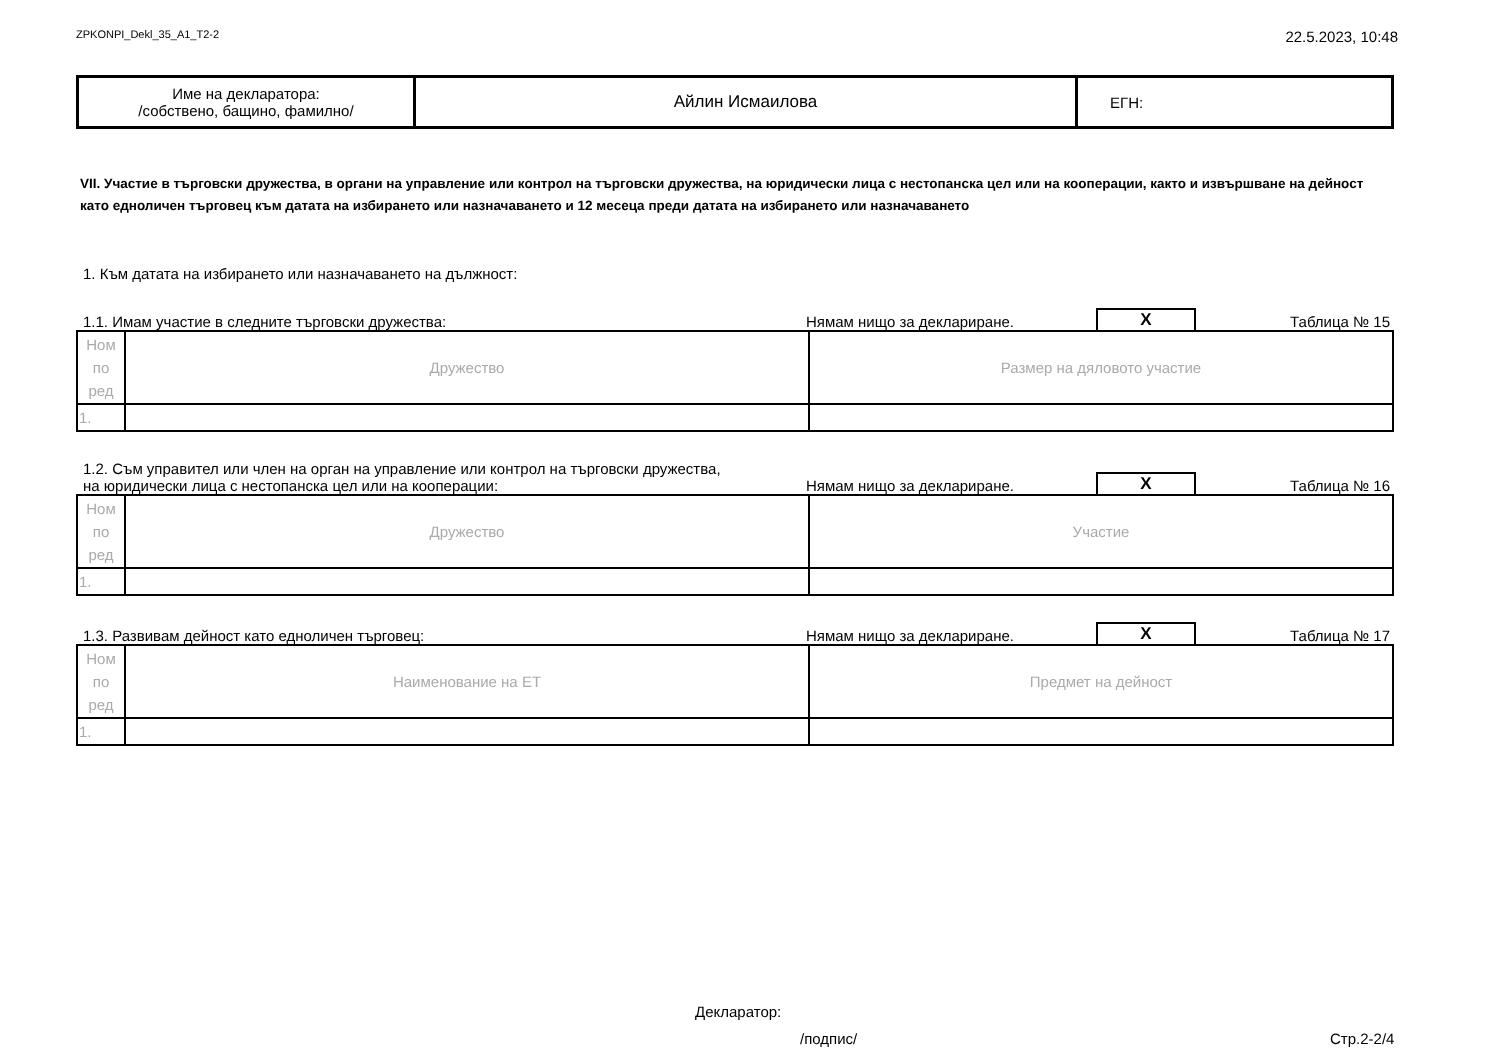ZPKONPI_Dekl_35_A1_T2-2 22.5.2023, 10:48
| Име на декларатора: /собствено, бащино, фамилно/ | Айлин Исмаилова | ЕГН: |
VII. Участие в търговски дружества, в органи на управление или контрол на търговски дружества, на юридически лица с нестопанска цел или на кооперации, както и извършване на дейност като едноличен търговец към датата на избирането или назначаването и 12 месеца преди датата на избирането или назначаването
1. Към датата на избирането или назначаването на дължност:
1.1. Имам участие в следните търговски дружества: Нямам нищо за деклариране. X Таблица № 15
| Ном по ред | Дружество | Размер на дяловото участие |
| 1. | | |
1.2. Съм управител или член на орган на управление или контрол на търговски дружества,
на юридически лица с нестопанска цел или на кооперации: Нямам нищо за деклариране. X Таблица № 16
| Ном по ред | Дружество | Участие |
| 1. | | |
1.3. Развивам дейност като едноличен търговец: Нямам нищо за деклариране. X Таблица № 17
| Ном по ред | Наименование на ЕТ | Предмет на дейност |
| 1. | | |
Декларатор:
/подпис/ Стр.2-2/4